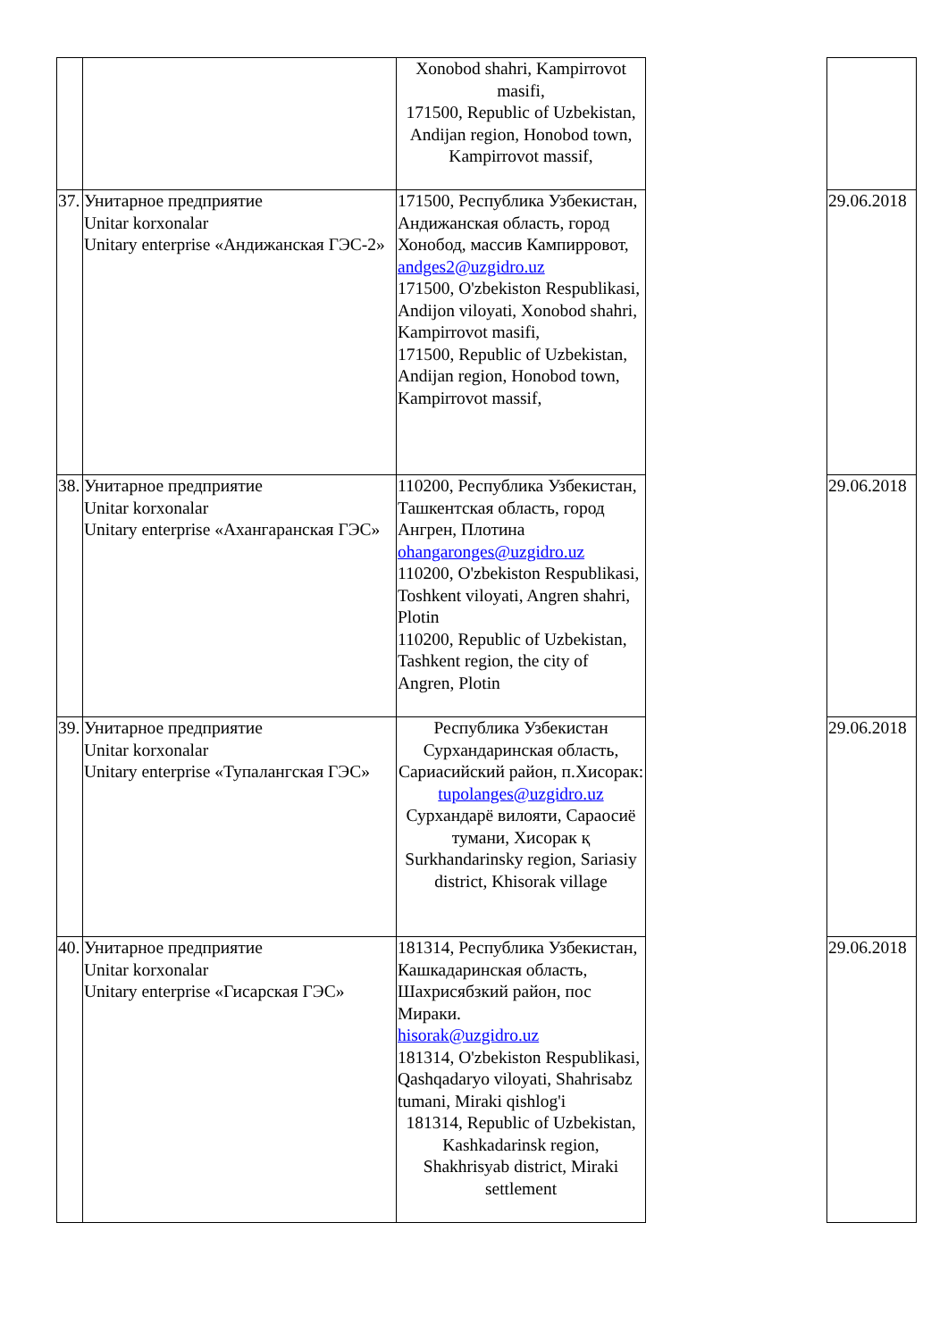| | | Xonobod shahri, Kampirrovot masifi, 171500, Republic of Uzbekistan, Andijan region, Honobod town, Kampirrovot massif, | | |
| 37. | Унитарное предприятие Unitar korxonalar Unitary enterprise «Андижанская ГЭС-2» | 171500, Республика Узбекистан, Андижанская область, город Хонобод, массив Кампирровот, andges2@uzgidro.uz 171500, O'zbekiston Respublikasi, Andijon viloyati, Xonobod shahri, Kampirrovot masifi, 171500, Republic of Uzbekistan, Andijan region, Honobod town, Kampirrovot massif, | | 29.06.2018 |
| 38. | Унитарное предприятие Unitar korxonalar Unitary enterprise «Ахангаранская ГЭС» | 110200, Республика Узбекистан, Ташкентская область, город Ангрен, Плотина ohangaronges@uzgidro.uz 110200, O'zbekiston Respublikasi, Toshkent viloyati, Angren shahri, Plotin 110200, Republic of Uzbekistan, Tashkent region, the city of Angren, Plotin | | 29.06.2018 |
| 39. | Унитарное предприятие Unitar korxonalar Unitary enterprise «Тупалангская ГЭС» | Республика Узбекистан Сурхандаринская область, Сариасийский район, п.Хисорак: tupolanges@uzgidro.uz Сурхандарё вилояти, Сараосиё тумани, Хисорак қ Surkhandarinsky region, Sariasiy district, Khisorak village | | 29.06.2018 |
| 40. | Унитарное предприятие Unitar korxonalar Unitary enterprise «Гисарская ГЭС» | 181314, Республика Узбекистан, Кашкадаринская область, Шахрисябзкий район, пос Мираки. hisorak@uzgidro.uz 181314, O'zbekiston Respublikasi, Qashqadaryo viloyati, Shahrisabz tumani, Miraki qishlog'i 181314, Republic of Uzbekistan, Kashkadarinsk region, Shakhrisyab district, Miraki settlement | | 29.06.2018 |